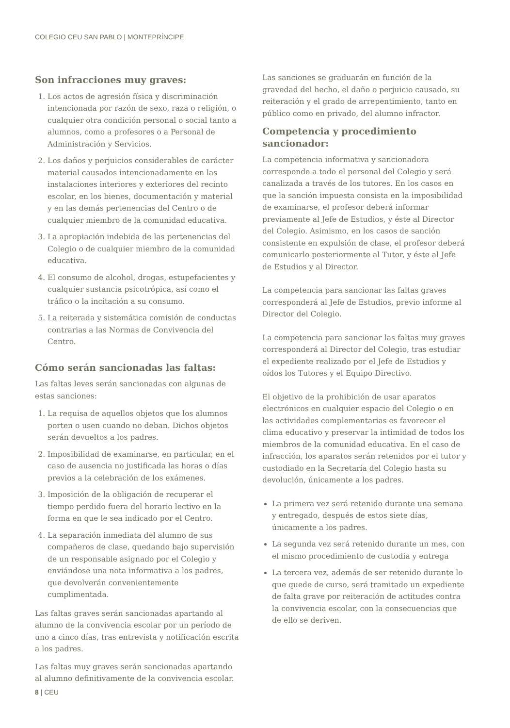COLEGIO CEU SAN PABLO | MONTEPRÍNCIPE
Son infracciones muy graves:
1. Los actos de agresión física y discriminación intencionada por razón de sexo, raza o religión, o cualquier otra condición personal o social tanto a alumnos, como a profesores o a Personal de Administración y Servicios.
2. Los daños y perjuicios considerables de carácter material causados intencionadamente en las instalaciones interiores y exteriores del recinto escolar, en los bienes, documentación y material y en las demás pertenencias del Centro o de cualquier miembro de la comunidad educativa.
3. La apropiación indebida de las pertenencias del Colegio o de cualquier miembro de la comunidad educativa.
4. El consumo de alcohol, drogas, estupefacientes y cualquier sustancia psicotrópica, así como el tráfico o la incitación a su consumo.
5. La reiterada y sistemática comisión de conductas contrarias a las Normas de Convivencia del Centro.
Cómo serán sancionadas las faltas:
Las faltas leves serán sancionadas con algunas de estas sanciones:
1. La requisa de aquellos objetos que los alumnos porten o usen cuando no deban. Dichos objetos serán devueltos a los padres.
2. Imposibilidad de examinarse, en particular, en el caso de ausencia no justificada las horas o días previos a la celebración de los exámenes.
3. Imposición de la obligación de recuperar el tiempo perdido fuera del horario lectivo en la forma en que le sea indicado por el Centro.
4. La separación inmediata del alumno de sus compañeros de clase, quedando bajo supervisión de un responsable asignado por el Colegio y enviándose una nota informativa a los padres, que devolverán convenientemente cumplimentada.
Las faltas graves serán sancionadas apartando al alumno de la convivencia escolar por un período de uno a cinco días, tras entrevista y notificación escrita a los padres.
Las faltas muy graves serán sancionadas apartando al alumno definitivamente de la convivencia escolar.
Las sanciones se graduarán en función de la gravedad del hecho, el daño o perjuicio causado, su reiteración y el grado de arrepentimiento, tanto en público como en privado, del alumno infractor.
Competencia y procedimiento sancionador:
La competencia informativa y sancionadora corresponde a todo el personal del Colegio y será canalizada a través de los tutores. En los casos en que la sanción impuesta consista en la imposibilidad de examinarse, el profesor deberá informar previamente al Jefe de Estudios, y éste al Director del Colegio. Asimismo, en los casos de sanción consistente en expulsión de clase, el profesor deberá comunicarlo posteriormente al Tutor, y éste al Jefe de Estudios y al Director.
La competencia para sancionar las faltas graves corresponderá al Jefe de Estudios, previo informe al Director del Colegio.
La competencia para sancionar las faltas muy graves corresponderá al Director del Colegio, tras estudiar el expediente realizado por el Jefe de Estudios y oídos los Tutores y el Equipo Directivo.
El objetivo de la prohibición de usar aparatos electrónicos en cualquier espacio del Colegio o en las actividades complementarias es favorecer el clima educativo y preservar la intimidad de todos los miembros de la comunidad educativa. En el caso de infracción, los aparatos serán retenidos por el tutor y custodiado en la Secretaría del Colegio hasta su devolución, únicamente a los padres.
La primera vez será retenido durante una semana y entregado, después de estos siete días, únicamente a los padres.
La segunda vez será retenido durante un mes, con el mismo procedimiento de custodia y entrega
La tercera vez, además de ser retenido durante lo que quede de curso, será tramitado un expediente de falta grave por reiteración de actitudes contra la convivencia escolar, con la consecuencias que de ello se deriven.
8 | CEU